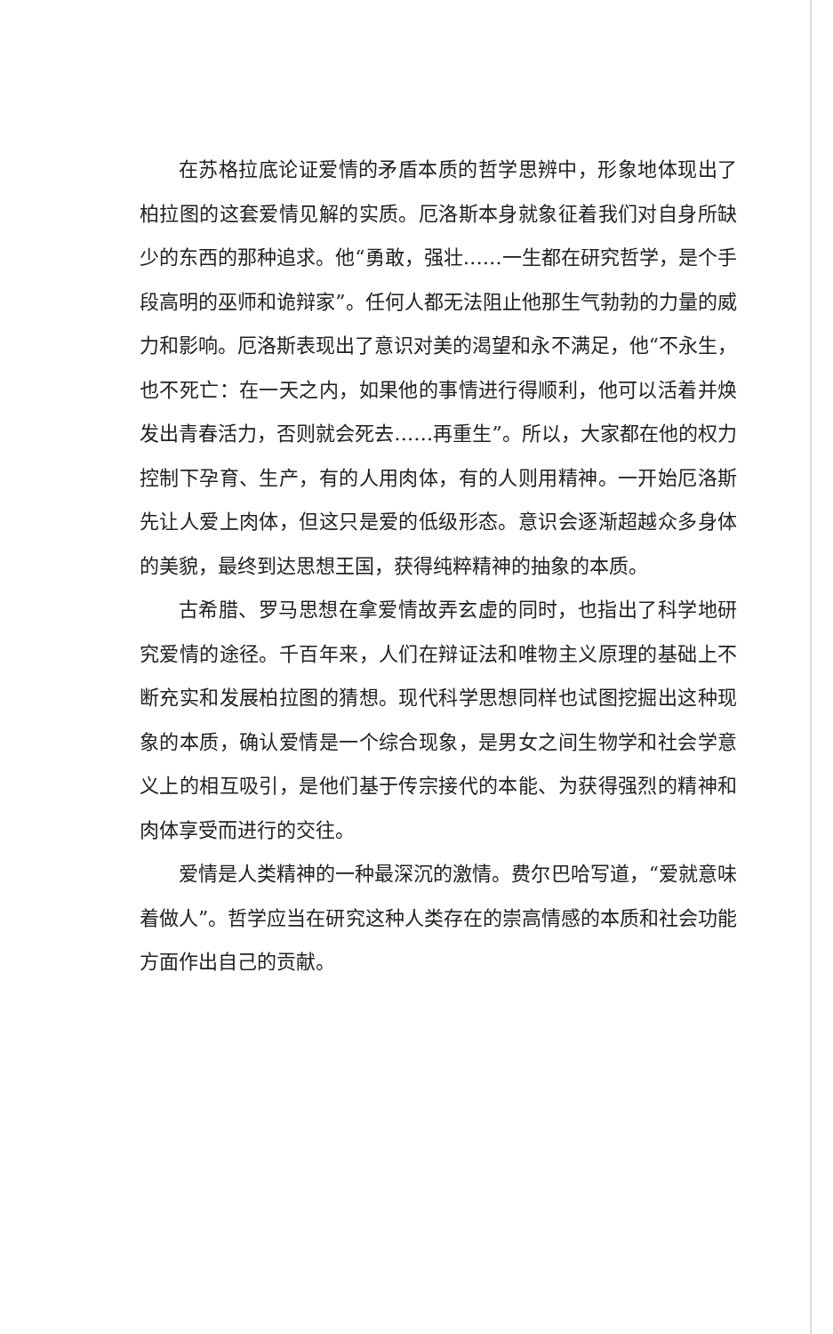在苏格拉底论证爱情的矛盾本质的哲学思辨中，形象地体现出了柏拉图的这套爱情见解的实质。厄洛斯本身就象征着我们对自身所缺少的东西的那种追求。他“勇敢，强壮……一生都在研究哲学，是个手段高明的巫师和诡辩家”。任何人都无法阻止他那生气勃勃的力量的威力和影响。厄洛斯表现出了意识对美的渴望和永不满足，他“不永生，也不死亡：在一天之内，如果他的事情进行得顺利，他可以活着并焕发出青春活力，否则就会死去……再重生”。所以，大家都在他的权力控制下孕育、生产，有的人用肉体，有的人则用精神。一开始厄洛斯先让人爱上肉体，但这只是爱的低级形态。意识会逐渐超越众多身体的美貌，最终到达思想王国，获得纯粹精神的抽象的本质。
古希腊、罗马思想在拿爱情故弄玄虚的同时，也指出了科学地研究爱情的途径。千百年来，人们在辩证法和唯物主义原理的基础上不断充实和发展柏拉图的猜想。现代科学思想同样也试图挖掘出这种现象的本质，确认爱情是一个综合现象，是男女之间生物学和社会学意义上的相互吸引，是他们基于传宗接代的本能、为获得强烈的精神和肉体享受而进行的交往。
爱情是人类精神的一种最深沉的激情。费尔巴哈写道，“爱就意味着做人”。哲学应当在研究这种人类存在的崇高情感的本质和社会功能方面作出自己的贡献。